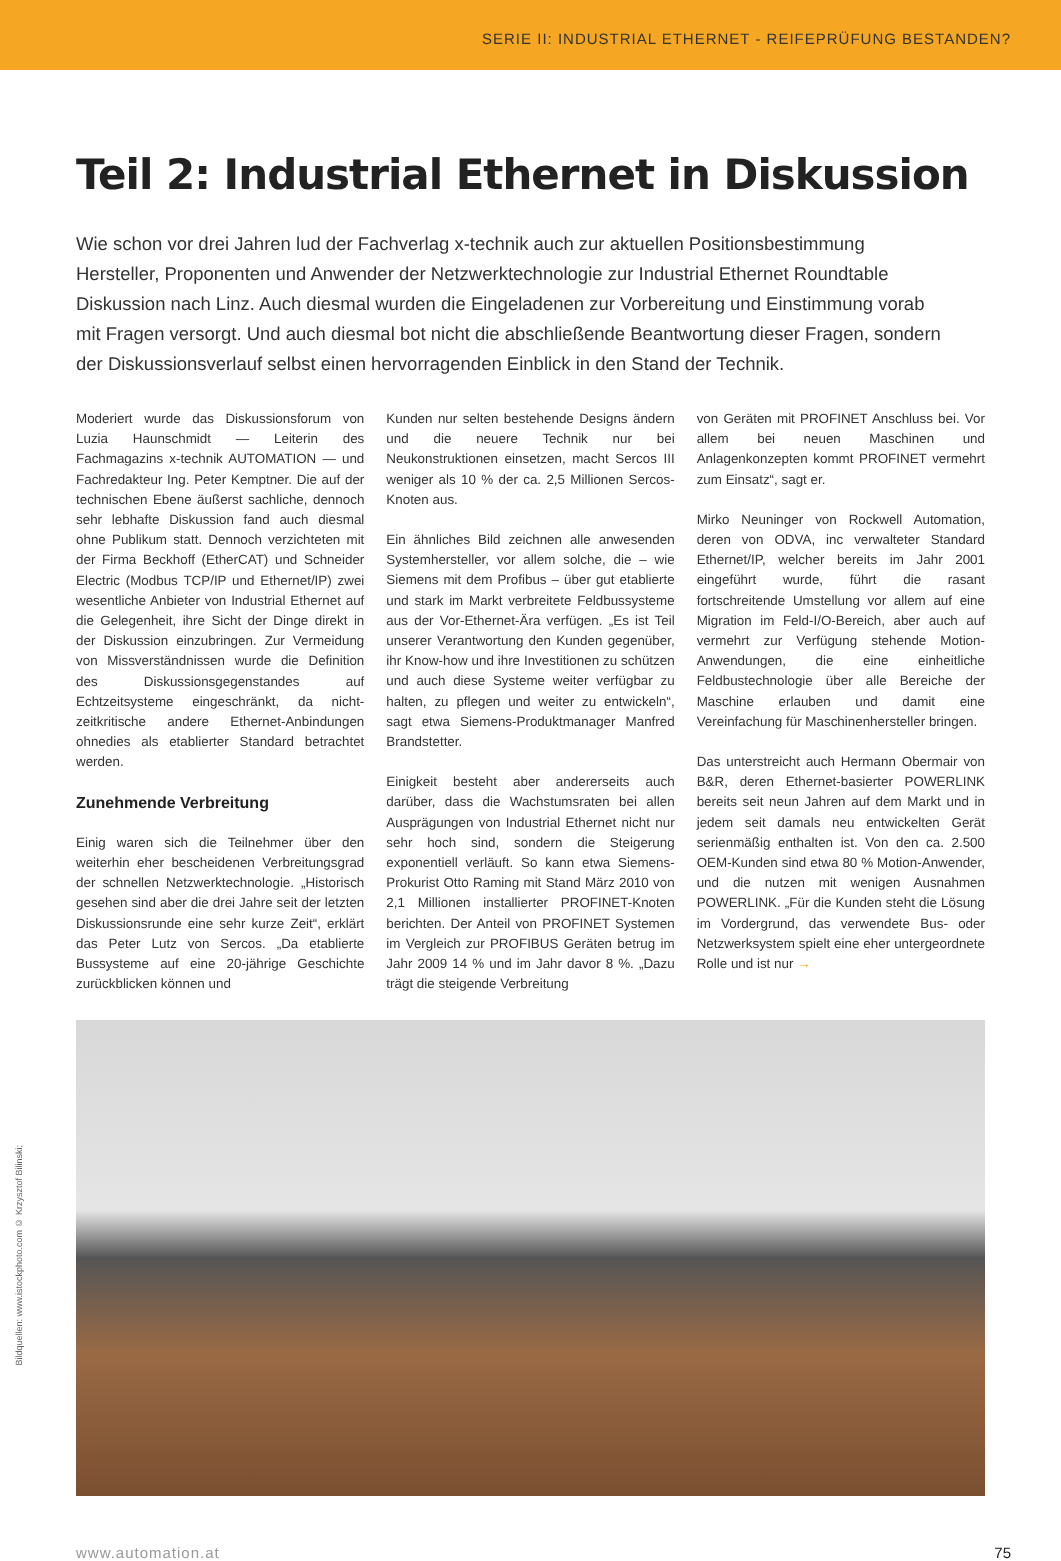SERIE II: INDUSTRIAL ETHERNET - REIFEPRÜFUNG BESTANDEN?
Teil 2: Industrial Ethernet in Diskussion
Wie schon vor drei Jahren lud der Fachverlag x-technik auch zur aktuellen Positionsbestimmung Hersteller, Proponenten und Anwender der Netzwerktechnologie zur Industrial Ethernet Roundtable Diskussion nach Linz. Auch diesmal wurden die Eingeladenen zur Vorbereitung und Einstimmung vorab mit Fragen versorgt. Und auch diesmal bot nicht die abschließende Beantwortung dieser Fragen, sondern der Diskussionsverlauf selbst einen hervorragenden Einblick in den Stand der Technik.
Moderiert wurde das Diskussionsforum von Luzia Haunschmidt — Leiterin des Fachmagazins x-technik AUTOMATION — und Fachredakteur Ing. Peter Kemptner. Die auf der technischen Ebene äußerst sachliche, dennoch sehr lebhafte Diskussion fand auch diesmal ohne Publikum statt. Dennoch verzichteten mit der Firma Beckhoff (EtherCAT) und Schneider Electric (Modbus TCP/IP und Ethernet/IP) zwei wesentliche Anbieter von Industrial Ethernet auf die Gelegenheit, ihre Sicht der Dinge direkt in der Diskussion einzubringen. Zur Vermeidung von Missverständnissen wurde die Definition des Diskussionsgegenstandes auf Echtzeitsysteme eingeschränkt, da nicht-zeitkritische andere Ethernet-Anbindungen ohnedies als etablierter Standard betrachtet werden.
Zunehmende Verbreitung
Einig waren sich die Teilnehmer über den weiterhin eher bescheidenen Verbreitungsgrad der schnellen Netzwerktechnologie. „Historisch gesehen sind aber die drei Jahre seit der letzten Diskussionsrunde eine sehr kurze Zeit“, erklärt das Peter Lutz von Sercos. „Da etablierte Bussysteme auf eine 20-jährige Geschichte zurückblicken können und
Kunden nur selten bestehende Designs ändern und die neuere Technik nur bei Neukonstruktionen einsetzen, macht Sercos III weniger als 10 % der ca. 2,5 Millionen Sercos-Knoten aus.
Ein ähnliches Bild zeichnen alle anwesenden Systemhersteller, vor allem solche, die – wie Siemens mit dem Profibus – über gut etablierte und stark im Markt verbreitete Feldbussysteme aus der Vor-Ethernet-Ära verfügen. „Es ist Teil unserer Verantwortung den Kunden gegenüber, ihr Know-how und ihre Investitionen zu schützen und auch diese Systeme weiter verfügbar zu halten, zu pflegen und weiter zu entwickeln“, sagt etwa Siemens-Produktmanager Manfred Brandstetter.
Einigkeit besteht aber andererseits auch darüber, dass die Wachstumsraten bei allen Ausprägungen von Industrial Ethernet nicht nur sehr hoch sind, sondern die Steigerung exponentiell verläuft. So kann etwa Siemens-Prokurist Otto Raming mit Stand März 2010 von 2,1 Millionen installierter PROFINET-Knoten berichten. Der Anteil von PROFINET Systemen im Vergleich zur PROFIBUS Geräten betrug im Jahr 2009 14 % und im Jahr davor 8 %. „Dazu trägt die steigende Verbreitung
von Geräten mit PROFINET Anschluss bei. Vor allem bei neuen Maschinen und Anlagenkonzepten kommt PROFINET vermehrt zum Einsatz“, sagt er.
Mirko Neuninger von Rockwell Automation, deren von ODVA, inc verwalteter Standard Ethernet/IP, welcher bereits im Jahr 2001 eingeführt wurde, führt die rasant fortschreitende Umstellung vor allem auf eine Migration im Feld-I/O-Bereich, aber auch auf vermehrt zur Verfügung stehende Motion-Anwendungen, die eine einheitliche Feldbustechnologie über alle Bereiche der Maschine erlauben und damit eine Vereinfachung für Maschinenhersteller bringen.
Das unterstreicht auch Hermann Obermair von B&R, deren Ethernet-basierter POWERLINK bereits seit neun Jahren auf dem Markt und in jedem seit damals neu entwickelten Gerät serienmäßig enthalten ist. Von den ca. 2.500 OEM-Kunden sind etwa 80 % Motion-Anwender, und die nutzen mit wenigen Ausnahmen POWERLINK. „Für die Kunden steht die Lösung im Vordergrund, das verwendete Bus- oder Netzwerksystem spielt eine eher untergeordnete Rolle und ist nur →
Bildquellen: www.istockphoto.com © Krzysztof Bilinski;
www.automation.at 75